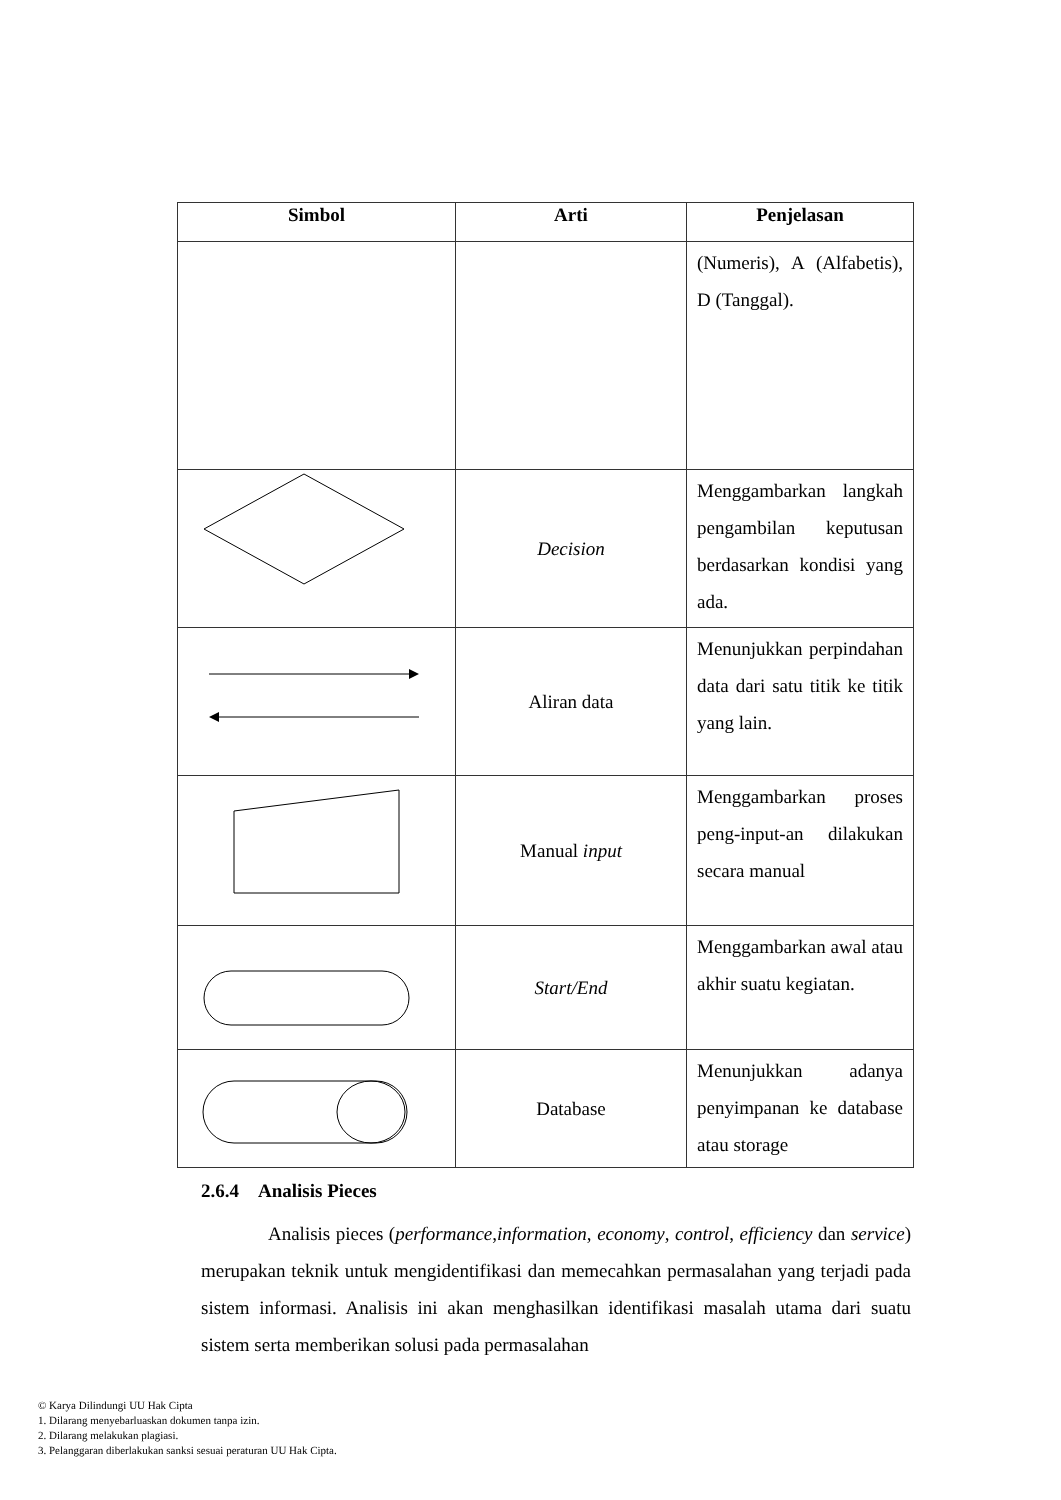| Simbol | Arti | Penjelasan |
| --- | --- | --- |
| | | (Numeris), A (Alfabetis), D (Tanggal). |
| | Decision | Menggambarkan langkah pengambilan keputusan berdasarkan kondisi yang ada. |
| | Aliran data | Menunjukkan perpindahan data dari satu titik ke titik yang lain. |
| | Manual input | Menggambarkan proses peng-input-an dilakukan secara manual |
| | Start/End | Menggambarkan awal atau akhir suatu kegiatan. |
| | Database | Menunjukkan adanya penyimpanan ke database atau storage |
2.6.4 Analisis Pieces
Analisis pieces (performance,information, economy, control, efficiency dan service) merupakan teknik untuk mengidentifikasi dan memecahkan permasalahan yang terjadi pada sistem informasi. Analisis ini akan menghasilkan identifikasi masalah utama dari suatu sistem serta memberikan solusi pada permasalahan
© Karya Dilindungi UU Hak Cipta
1. Dilarang menyebarluaskan dokumen tanpa izin.
2. Dilarang melakukan plagiasi.
3. Pelanggaran diberlakukan sanksi sesuai peraturan UU Hak Cipta.